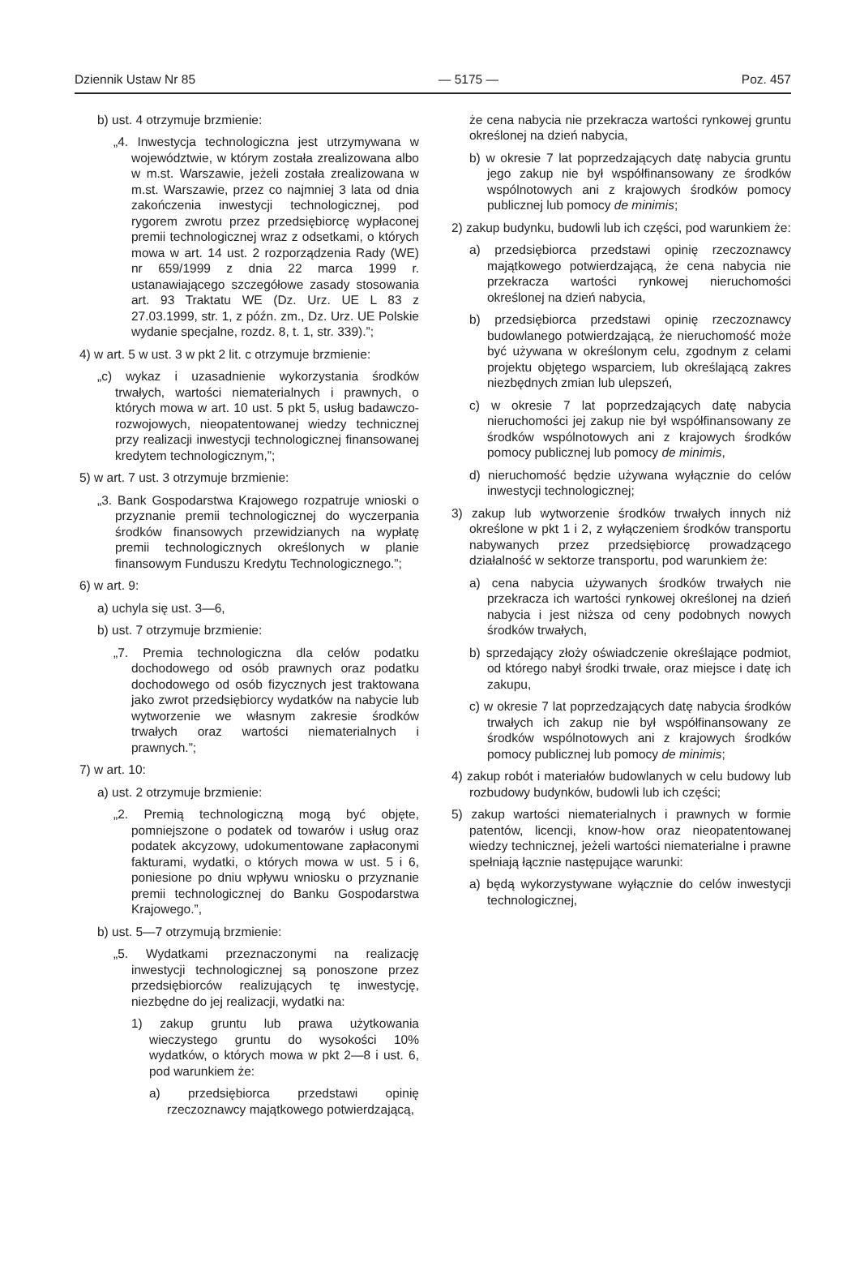Dziennik Ustaw Nr 85 — 5175 — Poz. 457
b) ust. 4 otrzymuje brzmienie:
„4. Inwestycja technologiczna jest utrzymywana w województwie, w którym została zrealizowana albo w m.st. Warszawie, jeżeli została zrealizowana w m.st. Warszawie, przez co najmniej 3 lata od dnia zakończenia inwestycji technologicznej, pod rygorem zwrotu przez przedsiębiorcę wypłaconej premii technologicznej wraz z odsetkami, o których mowa w art. 14 ust. 2 rozporządzenia Rady (WE) nr 659/1999 z dnia 22 marca 1999 r. ustanawiającego szczegółowe zasady stosowania art. 93 Traktatu WE (Dz. Urz. UE L 83 z 27.03.1999, str. 1, z późn. zm., Dz. Urz. UE Polskie wydanie specjalne, rozdz. 8, t. 1, str. 339).”;
4) w art. 5 w ust. 3 w pkt 2 lit. c otrzymuje brzmienie:
„c) wykaz i uzasadnienie wykorzystania środków trwałych, wartości niematerialnych i prawnych, o których mowa w art. 10 ust. 5 pkt 5, usług badawczo-rozwojowych, nieopatentowanej wiedzy technicznej przy realizacji inwestycji technologicznej finansowanej kredytem technologicznym,”;
5) w art. 7 ust. 3 otrzymuje brzmienie:
„3. Bank Gospodarstwa Krajowego rozpatruje wnioski o przyznanie premii technologicznej do wyczerpania środków finansowych przewidzianych na wypłatę premii technologicznych określonych w planie finansowym Funduszu Kredytu Technologicznego.”;
6) w art. 9:
a) uchyla się ust. 3—6,
b) ust. 7 otrzymuje brzmienie:
„7. Premia technologiczna dla celów podatku dochodowego od osób prawnych oraz podatku dochodowego od osób fizycznych jest traktowana jako zwrot przedsiębiorcy wydatków na nabycie lub wytworzenie we własnym zakresie środków trwałych oraz wartości niematerialnych i prawnych.”;
7) w art. 10:
a) ust. 2 otrzymuje brzmienie:
„2. Premią technologiczną mogą być objęte, pomniejszone o podatek od towarów i usług oraz podatek akcyzowy, udokumentowane zapłaconymi fakturami, wydatki, o których mowa w ust. 5 i 6, poniesione po dniu wpływu wniosku o przyznanie premii technologicznej do Banku Gospodarstwa Krajowego.”,
b) ust. 5—7 otrzymują brzmienie:
„5. Wydatkami przeznaczonymi na realizację inwestycji technologicznej są ponoszone przez przedsiębiorców realizujących tę inwestycję, niezbędne do jej realizacji, wydatki na:
1) zakup gruntu lub prawa użytkowania wieczystego gruntu do wysokości 10% wydatków, o których mowa w pkt 2—8 i ust. 6, pod warunkiem że:
a) przedsiębiorca przedstawi opinię rzeczoznawcy majątkowego potwierdzającą,
że cena nabycia nie przekracza wartości rynkowej gruntu określonej na dzień nabycia,
b) w okresie 7 lat poprzedzających datę nabycia gruntu jego zakup nie był współfinansowany ze środków wspólnotowych ani z krajowych środków pomocy publicznej lub pomocy de minimis;
2) zakup budynku, budowli lub ich części, pod warunkiem że:
a) przedsiębiorca przedstawi opinię rzeczoznawcy majątkowego potwierdzającą, że cena nabycia nie przekracza wartości rynkowej nieruchomości określonej na dzień nabycia,
b) przedsiębiorca przedstawi opinię rzeczoznawcy budowlanego potwierdzającą, że nieruchomość może być używana w określonym celu, zgodnym z celami projektu objętego wsparciem, lub określającą zakres niezbędnych zmian lub ulepszeń,
c) w okresie 7 lat poprzedzających datę nabycia nieruchomości jej zakup nie był współfinansowany ze środków wspólnotowych ani z krajowych środków pomocy publicznej lub pomocy de minimis,
d) nieruchomość będzie używana wyłącznie do celów inwestycji technologicznej;
3) zakup lub wytworzenie środków trwałych innych niż określone w pkt 1 i 2, z wyłączeniem środków transportu nabywanych przez przedsiębiorcę prowadzącego działalność w sektorze transportu, pod warunkiem że:
a) cena nabycia używanych środków trwałych nie przekracza ich wartości rynkowej określonej na dzień nabycia i jest niższa od ceny podobnych nowych środków trwałych,
b) sprzedający złoży oświadczenie określające podmiot, od którego nabył środki trwałe, oraz miejsce i datę ich zakupu,
c) w okresie 7 lat poprzedzających datę nabycia środków trwałych ich zakup nie był współfinansowany ze środków wspólnotowych ani z krajowych środków pomocy publicznej lub pomocy de minimis;
4) zakup robót i materiałów budowlanych w celu budowy lub rozbudowy budynków, budowli lub ich części;
5) zakup wartości niematerialnych i prawnych w formie patentów, licencji, know-how oraz nieopatentowanej wiedzy technicznej, jeżeli wartości niematerialne i prawne spełniają łącznie następujące warunki:
a) będą wykorzystywane wyłącznie do celów inwestycji technologicznej,